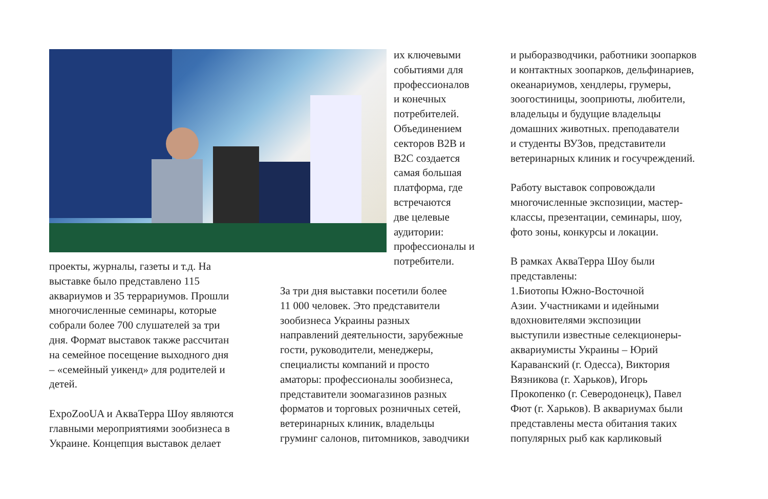их ключевыми
событиями для
профессионалов
и конечных
потребителей.
Объединением
секторов B2B и
B2C создается
самая большая
платформа, где
встречаются
две целевые
аудитории:
профессионалы и
потребители.
проекты, журналы, газеты и т.д. На
выставке было представлено 115
аквариумов и 35 террариумов. Прошли
многочисленные семинары, которые
собрали более 700 слушателей за три
дня. Формат выставок также рассчитан
на семейное посещение выходного дня
– «семейный уикенд» для родителей и
детей.
ExpoZooUA и АкваТерра Шоу являются
главными мероприятиями зообизнеса в
Украине. Концепция выставок делает
За три дня выставки посетили более
11 000 человек. Это представители
зообизнеса Украины разных
направлений деятельности, зарубежные
гости, руководители, менеджеры,
специалисты компаний и просто
аматоры: профессионалы зообизнеса,
представители зоомагазинов разных
форматов и торговых розничных сетей,
ветеринарных клиник, владельцы
груминг салонов, питомников, заводчики
и рыборазводчики, работники зоопарков
и контактных зоопарков, дельфинариев,
океанариумов, хендлеры, грумеры,
зоогостиницы, зооприюты, любители,
владельцы и будущие владельцы
домашних животных. преподаватели
и студенты ВУЗов, представители
ветеринарных клиник и госучреждений.
Работу выставок сопровождали
многочисленные экспозиции, мастер-
классы, презентации, семинары, шоу,
фото зоны, конкурсы и локации.
В рамках АкваТерра Шоу были
представлены:
1.Биотопы Южно-Восточной
Азии. Участниками и идейными
вдохновителями экспозиции
выступили известные селекционеры-
аквариумисты Украины – Юрий
Караванский (г. Одесса), Виктория
Вязникова (г. Харьков), Игорь
Прокопенко (г. Северодонецк), Павел
Фют (г. Харьков). В аквариумах были
представлены места обитания таких
популярных рыб как карликовый